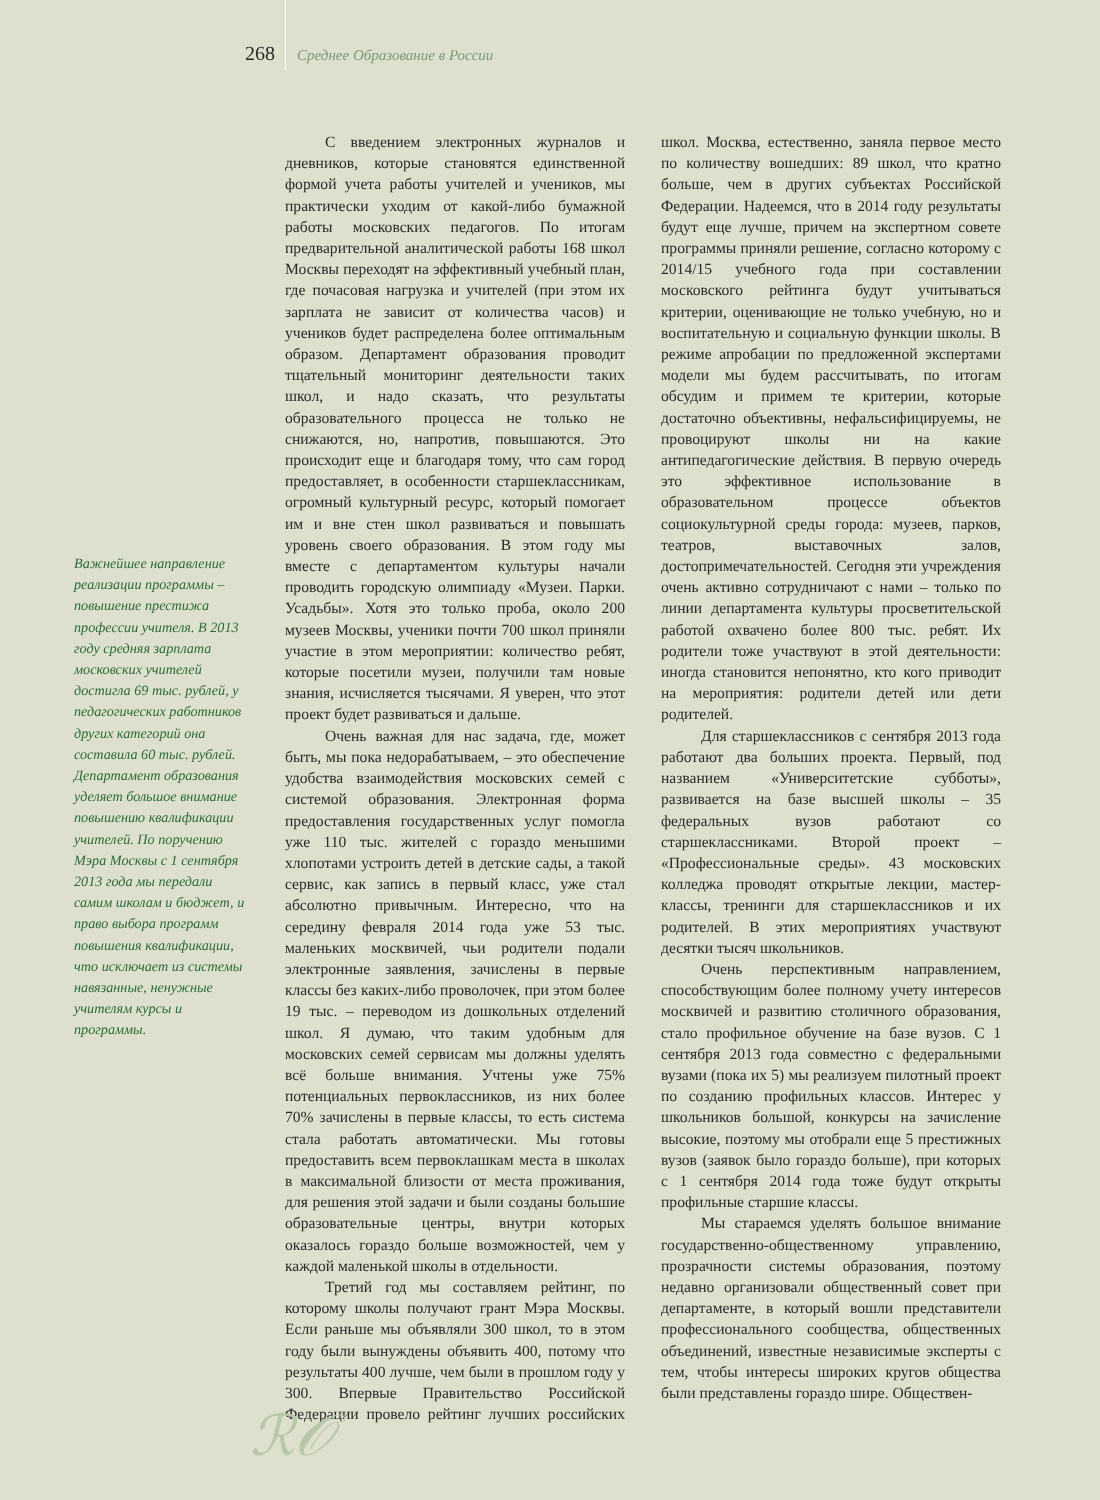268 Среднее Образование в России
Важнейшее направление реализации программы – повышение престижа профессии учителя. В 2013 году средняя зарплата московских учителей достигла 69 тыс. рублей, у педагогических работников других категорий она составила 60 тыс. рублей. Департамент образования уделяет большое внимание повышению квалификации учителей. По поручению Мэра Москвы с 1 сентября 2013 года мы передали самим школам и бюджет, и право выбора программ повышения квалификации, что исключает из системы навязанные, ненужные учителям курсы и программы.
С введением электронных журналов и дневников, которые становятся единственной формой учета работы учителей и учеников, мы практически уходим от какой-либо бумажной работы московских педагогов. По итогам предварительной аналитической работы 168 школ Москвы переходят на эффективный учебный план, где почасовая нагрузка и учителей (при этом их зарплата не зависит от количества часов) и учеников будет распределена более оптимальным образом. Департамент образования проводит тщательный мониторинг деятельности таких школ, и надо сказать, что результаты образовательного процесса не только не снижаются, но, напротив, повышаются. Это происходит еще и благодаря тому, что сам город предоставляет, в особенности старшеклассникам, огромный культурный ресурс, который помогает им и вне стен школ развиваться и повышать уровень своего образования. В этом году мы вместе с департаментом культуры начали проводить городскую олимпиаду «Музеи. Парки. Усадьбы». Хотя это только проба, около 200 музеев Москвы, ученики почти 700 школ приняли участие в этом мероприятии: количество ребят, которые посетили музеи, получили там новые знания, исчисляется тысячами. Я уверен, что этот проект будет развиваться и дальше.
Очень важная для нас задача, где, может быть, мы пока недорабатываем, – это обеспечение удобства взаимодействия московских семей с системой образования. Электронная форма предоставления государственных услуг помогла уже 110 тыс. жителей с гораздо меньшими хлопотами устроить детей в детские сады, а такой сервис, как запись в первый класс, уже стал абсолютно привычным. Интересно, что на середину февраля 2014 года уже 53 тыс. маленьких москвичей, чьи родители подали электронные заявления, зачислены в первые классы без каких-либо проволочек, при этом более 19 тыс. – переводом из дошкольных отделений школ. Я думаю, что таким удобным для московских семей сервисам мы должны уделять всё больше внимания. Учтены уже 75% потенциальных первоклассников, из них более 70% зачислены в первые классы, то есть система стала работать автоматически. Мы готовы предоставить всем первоклашкам места в школах в максимальной близости от места проживания, для решения этой задачи и были созданы большие образовательные центры, внутри которых оказалось гораздо больше возможностей, чем у каждой маленькой школы в отдельности.
Третий год мы составляем рейтинг, по которому школы получают грант Мэра Москвы. Если раньше мы объявляли 300 школ, то в этом году были вынуждены объявить 400, потому что результаты 400 лучше, чем были в прошлом году у 300. Впервые Правительство Российской Федерации провело рейтинг лучших российских школ. Москва, естественно, заняла первое место по количеству вошедших: 89 школ, что кратно больше, чем в других субъектах Российской Федерации. Надеемся, что в 2014 году результаты будут еще лучше, причем на экспертном совете программы приняли решение, согласно которому с 2014/15 учебного года при составлении московского рейтинга будут учитываться критерии, оценивающие не только учебную, но и воспитательную и социальную функции школы. В режиме апробации по предложенной экспертами модели мы будем рассчитывать, по итогам обсудим и примем те критерии, которые достаточно объективны, нефальсифицируемы, не провоцируют школы ни на какие антипедагогические действия. В первую очередь это эффективное использование в образовательном процессе объектов социокультурной среды города: музеев, парков, театров, выставочных залов, достопримечательностей. Сегодня эти учреждения очень активно сотрудничают с нами – только по линии департамента культуры просветительской работой охвачено более 800 тыс. ребят. Их родители тоже участвуют в этой деятельности: иногда становится непонятно, кто кого приводит на мероприятия: родители детей или дети родителей.
Для старшеклассников с сентября 2013 года работают два больших проекта. Первый, под названием «Университетские субботы», развивается на базе высшей школы – 35 федеральных вузов работают со старшеклассниками. Второй проект – «Профессиональные среды». 43 московских колледжа проводят открытые лекции, мастер-классы, тренинги для старшеклассников и их родителей. В этих мероприятиях участвуют десятки тысяч школьников.
Очень перспективным направлением, способствующим более полному учету интересов москвичей и развитию столичного образования, стало профильное обучение на базе вузов. С 1 сентября 2013 года совместно с федеральными вузами (пока их 5) мы реализуем пилотный проект по созданию профильных классов. Интерес у школьников большой, конкурсы на зачисление высокие, поэтому мы отобрали еще 5 престижных вузов (заявок было гораздо больше), при которых с 1 сентября 2014 года тоже будут открыты профильные старшие классы.
Мы стараемся уделять большое внимание государственно-общественному управлению, прозрачности системы образования, поэтому недавно организовали общественный совет при департаменте, в который вошли представители профессионального сообщества, общественных объединений, известные независимые эксперты с тем, чтобы интересы широких кругов общества были представлены гораздо шире. Обществен-
ℛ𝒪